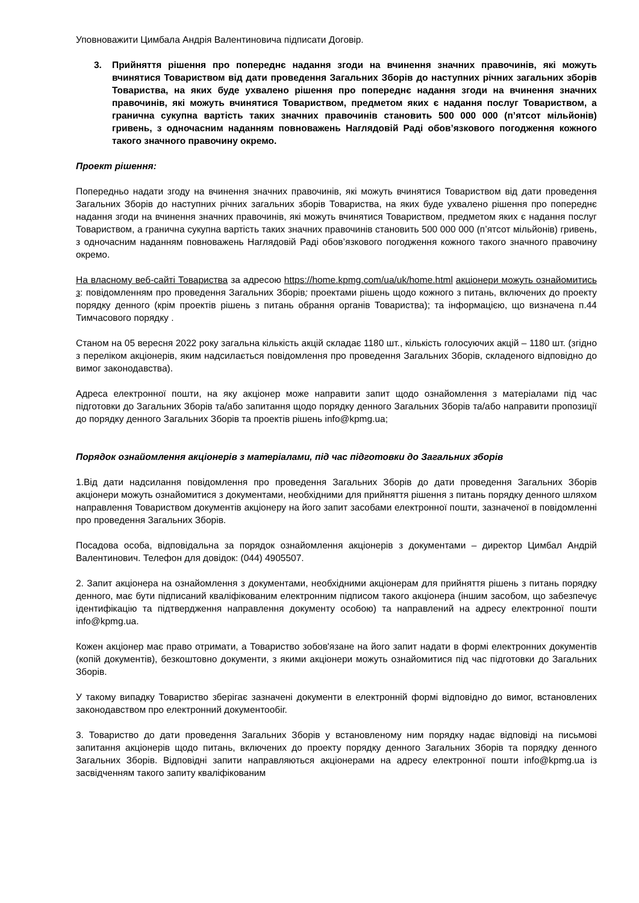Уповноважити Цимбала Андрія Валентиновича підписати Договір.
3. Прийняття рішення про попереднє надання згоди на вчинення значних правочинів, які можуть вчинятися Товариством від дати проведення Загальних Зборів до наступних річних загальних зборів Товариства, на яких буде ухвалено рішення про попереднє надання згоди на вчинення значних правочинів, які можуть вчинятися Товариством, предметом яких є надання послуг Товариством, а гранична сукупна вартість таких значних правочинів становить 500 000 000 (п’ятсот мільйонів) гривень, з одночасним наданням повноважень Наглядовій Раді обов’язкового погодження кожного такого значного правочину окремо.
Проект рішення:
Попередньо надати згоду на вчинення значних правочинів, які можуть вчинятися Товариством від дати проведення Загальних Зборів до наступних річних загальних зборів Товариства, на яких буде ухвалено рішення про попереднє надання згоди на вчинення значних правочинів, які можуть вчинятися Товариством, предметом яких є надання послуг Товариством, а гранична сукупна вартість таких значних правочинів становить 500 000 000 (п’ятсот мільйонів) гривень, з одночасним наданням повноважень Наглядовій Раді обов’язкового погодження кожного такого значного правочину окремо.
На власному веб-сайті Товариства за адресою https://home.kpmg.com/ua/uk/home.html акціонери можуть ознайомитись з: повідомленням про проведення Загальних Зборів; проектами рішень щодо кожного з питань, включених до проекту порядку денного (крім проектів рішень з питань обрання органів Товариства); та інформацією, що визначена п.44 Тимчасового порядку .
Станом на 05 вересня 2022 року загальна кількість акцій складає 1180 шт., кількість голосуючих акцій – 1180 шт. (згідно з переліком акціонерів, яким надсилається повідомлення про проведення Загальних Зборів, складеного відповідно до вимог законодавства).
Адреса електронної пошти, на яку акціонер може направити запит щодо ознайомлення з матеріалами під час підготовки до Загальних Зборів та/або запитання щодо порядку денного Загальних Зборів та/або направити пропозиції до порядку денного Загальних Зборів та проектів рішень info@kpmg.ua;
Порядок ознайомлення акціонерів з матеріалами, під час підготовки до Загальних зборів
1.Від дати надсилання повідомлення про проведення Загальних Зборів до дати проведення Загальних Зборів акціонери можуть ознайомитися з документами, необхідними для прийняття рішення з питань порядку денного шляхом направлення Товариством документів акціонеру на його запит засобами електронної пошти, зазначеної в повідомленні про проведення Загальних Зборів.
Посадова особа, відповідальна за порядок ознайомлення акціонерів з документами – директор Цимбал Андрій Валентинович. Телефон для довідок: (044) 4905507.
2. Запит акціонера на ознайомлення з документами, необхідними акціонерам для прийняття рішень з питань порядку денного, має бути підписаний кваліфікованим електронним підписом такого акціонера (іншим засобом, що забезпечує ідентифікацію та підтвердження направлення документу особою) та направлений на адресу електронної пошти info@kpmg.ua.
Кожен акціонер має право отримати, а Товариство зобов'язане на його запит надати в формі електронних документів (копій документів), безкоштовно документи, з якими акціонери можуть ознайомитися під час підготовки до Загальних Зборів.
У такому випадку Товариство зберігає зазначені документи в електронній формі відповідно до вимог, встановлених законодавством про електронний документообіг.
3. Товариство до дати проведення Загальних Зборів у встановленому ним порядку надає відповіді на письмові запитання акціонерів щодо питань, включених до проекту порядку денного Загальних Зборів та порядку денного Загальних Зборів. Відповідні запити направляються акціонерами на адресу електронної пошти info@kpmg.ua із засвідченням такого запиту кваліфікованим